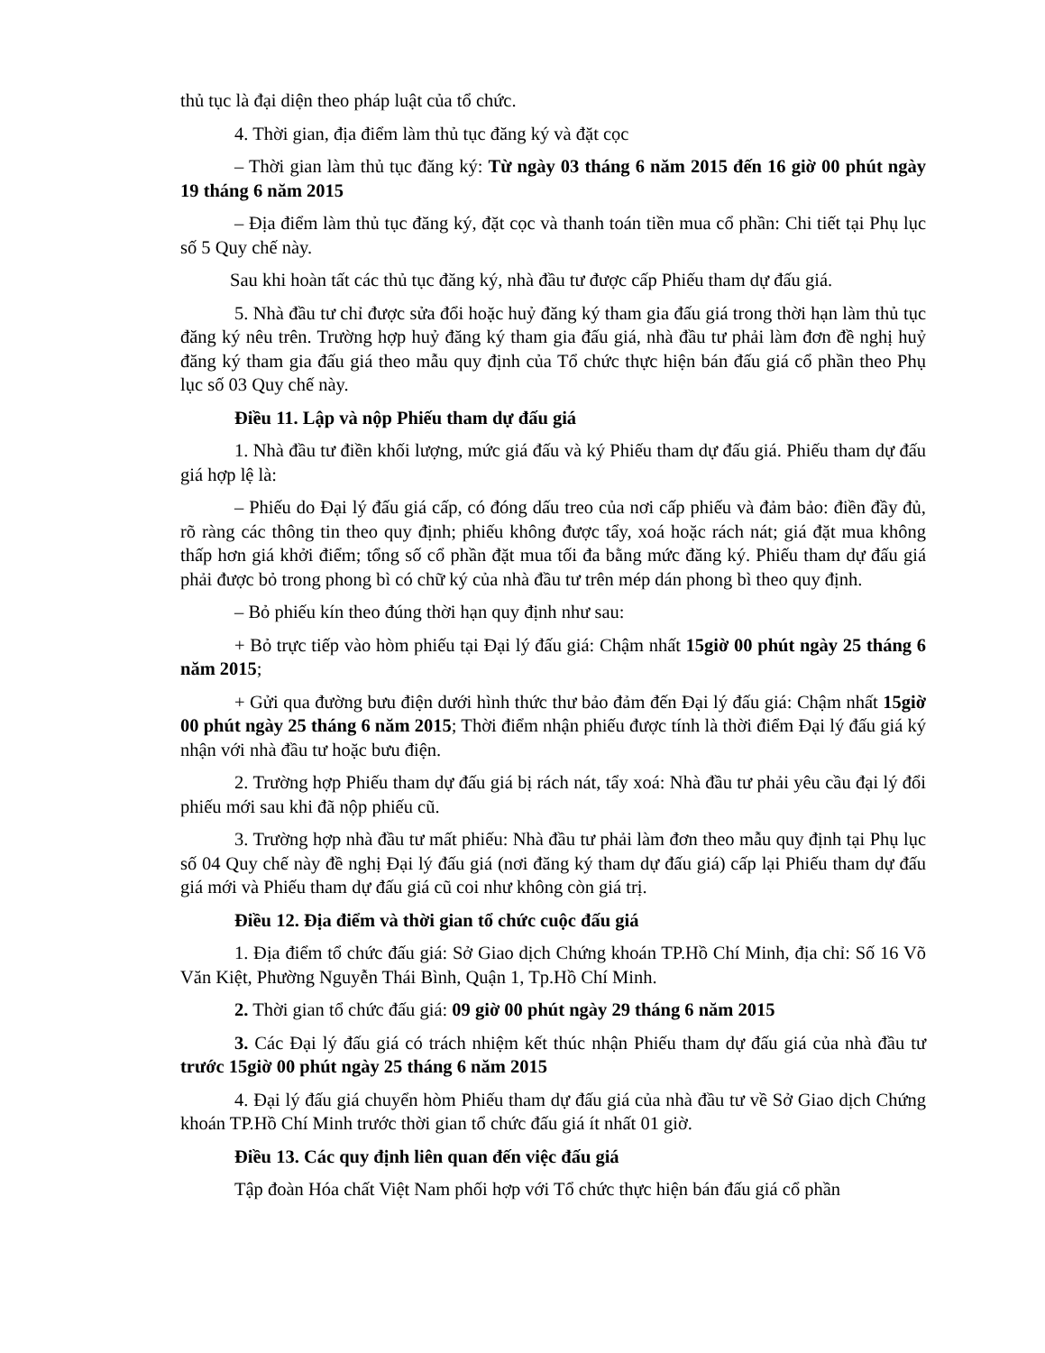thủ tục là đại diện theo pháp luật của tổ chức.
4. Thời gian, địa điểm làm thủ tục đăng ký và đặt cọc
– Thời gian làm thủ tục đăng ký: Từ ngày 03 tháng 6 năm 2015 đến 16 giờ 00 phút ngày 19 tháng 6 năm 2015
– Địa điểm làm thủ tục đăng ký, đặt cọc và thanh toán tiền mua cổ phần: Chi tiết tại Phụ lục số 5 Quy chế này.
Sau khi hoàn tất các thủ tục đăng ký, nhà đầu tư được cấp Phiếu tham dự đấu giá.
5. Nhà đầu tư chỉ được sửa đổi hoặc huỷ đăng ký tham gia đấu giá trong thời hạn làm thủ tục đăng ký nêu trên. Trường hợp huỷ đăng ký tham gia đấu giá, nhà đầu tư phải làm đơn đề nghị huỷ đăng ký tham gia đấu giá theo mẫu quy định của Tổ chức thực hiện bán đấu giá cổ phần theo Phụ lục số 03 Quy chế này.
Điều 11. Lập và nộp Phiếu tham dự đấu giá
1. Nhà đầu tư điền khối lượng, mức giá đấu và ký Phiếu tham dự đấu giá. Phiếu tham dự đấu giá hợp lệ là:
– Phiếu do Đại lý đấu giá cấp, có đóng dấu treo của nơi cấp phiếu và đảm bảo: điền đầy đủ, rõ ràng các thông tin theo quy định; phiếu không được tẩy, xoá hoặc rách nát; giá đặt mua không thấp hơn giá khởi điểm; tổng số cổ phần đặt mua tối đa bằng mức đăng ký. Phiếu tham dự đấu giá phải được bỏ trong phong bì có chữ ký của nhà đầu tư trên mép dán phong bì theo quy định.
– Bỏ phiếu kín theo đúng thời hạn quy định như sau:
+ Bỏ trực tiếp vào hòm phiếu tại Đại lý đấu giá: Chậm nhất 15giờ 00 phút ngày 25 tháng 6 năm 2015;
+ Gửi qua đường bưu điện dưới hình thức thư bảo đảm đến Đại lý đấu giá: Chậm nhất 15giờ 00 phút ngày 25 tháng 6 năm 2015; Thời điểm nhận phiếu được tính là thời điểm Đại lý đấu giá ký nhận với nhà đầu tư hoặc bưu điện.
2. Trường hợp Phiếu tham dự đấu giá bị rách nát, tẩy xoá: Nhà đầu tư phải yêu cầu đại lý đổi phiếu mới sau khi đã nộp phiếu cũ.
3. Trường hợp nhà đầu tư mất phiếu: Nhà đầu tư phải làm đơn theo mẫu quy định tại Phụ lục số 04 Quy chế này đề nghị Đại lý đấu giá (nơi đăng ký tham dự đấu giá) cấp lại Phiếu tham dự đấu giá mới và Phiếu tham dự đấu giá cũ coi như không còn giá trị.
Điều 12. Địa điểm và thời gian tổ chức cuộc đấu giá
1. Địa điểm tổ chức đấu giá: Sở Giao dịch Chứng khoán TP.Hồ Chí Minh, địa chỉ: Số 16 Võ Văn Kiệt, Phường Nguyễn Thái Bình, Quận 1, Tp.Hồ Chí Minh.
2. Thời gian tổ chức đấu giá: 09 giờ 00 phút ngày 29 tháng 6 năm 2015
3. Các Đại lý đấu giá có trách nhiệm kết thúc nhận Phiếu tham dự đấu giá của nhà đầu tư trước 15giờ 00 phút ngày 25 tháng 6 năm 2015
4. Đại lý đấu giá chuyển hòm Phiếu tham dự đấu giá của nhà đầu tư về Sở Giao dịch Chứng khoán TP.Hồ Chí Minh trước thời gian tổ chức đấu giá ít nhất 01 giờ.
Điều 13. Các quy định liên quan đến việc đấu giá
Tập đoàn Hóa chất Việt Nam phối hợp với Tổ chức thực hiện bán đấu giá cổ phần